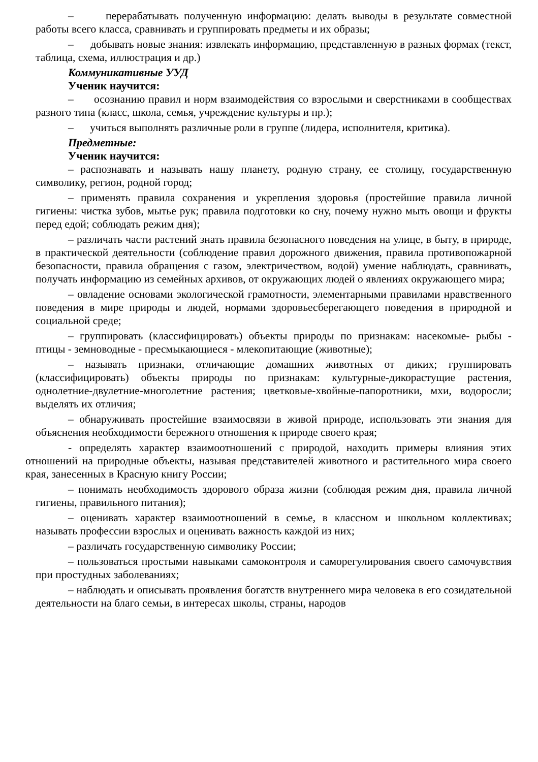– перерабатывать полученную информацию: делать выводы в результате совместной работы всего класса, сравнивать и группировать предметы и их образы;
– добывать новые знания: извлекать информацию, представленную в разных формах (текст, таблица, схема, иллюстрация и др.)
Коммуникативные УУД
Ученик научится:
– осознанию правил и норм взаимодействия со взрослыми и сверстниками в сообществах разного типа (класс, школа, семья, учреждение культуры и пр.);
– учиться выполнять различные роли в группе (лидера, исполнителя, критика).
Предметные:
Ученик научится:
– распознавать и называть нашу планету, родную страну, ее столицу, государственную символику, регион, родной город;
– применять правила сохранения и укрепления здоровья (простейшие правила личной гигиены: чистка зубов, мытье рук; правила подготовки ко сну, почему нужно мыть овощи и фрукты перед едой; соблюдать режим дня);
– различать части растений знать правила безопасного поведения на улице, в быту, в природе, в практической деятельности (соблюдение правил дорожного движения, правила противопожарной безопасности, правила обращения с газом, электричеством, водой) умение наблюдать, сравнивать, получать информацию из семейных архивов, от окружающих людей о явлениях окружающего мира;
– овладение основами экологической грамотности, элементарными правилами нравственного поведения в мире природы и людей, нормами здоровьесберегающего поведения в природной и социальной среде;
– группировать (классифицировать) объекты природы по признакам: насекомые- рыбы - птицы - земноводные - пресмыкающиеся - млекопитающие (животные);
– называть признаки, отличающие домашних животных от диких; группировать (классифицировать) объекты природы по признакам: культурные-дикорастущие растения, однолетние-двулетние-многолетние растения; цветковые-хвойные-папоротники, мхи, водоросли; выделять их отличия;
– обнаруживать простейшие взаимосвязи в живой природе, использовать эти знания для объяснения необходимости бережного отношения к природе своего края;
- определять характер взаимоотношений с природой, находить примеры влияния этих отношений на природные объекты, называя представителей животного и растительного мира своего края, занесенных в Красную книгу России;
– понимать необходимость здорового образа жизни (соблюдая режим дня, правила личной гигиены, правильного питания);
– оценивать характер взаимоотношений в семье, в классном и школьном коллективах; называть профессии взрослых и оценивать важность каждой из них;
– различать государственную символику России;
– пользоваться простыми навыками самоконтроля и саморегулирования своего самочувствия при простудных заболеваниях;
– наблюдать и описывать проявления богатств внутреннего мира человека в его созидательной деятельности на благо семьи, в интересах школы, страны, народов